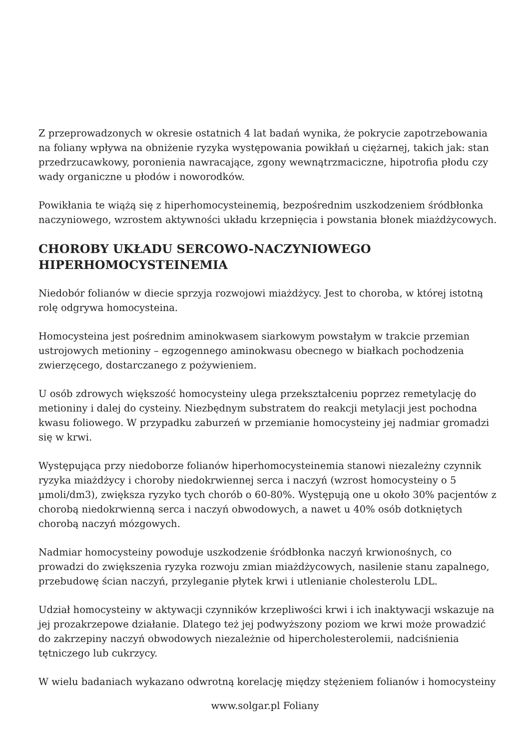Z przeprowadzonych w okresie ostatnich 4 lat badań wynika, że pokrycie zapotrzebowania na foliany wpływa na obniżenie ryzyka występowania powikłań u ciężarnej, takich jak: stan przedrzucawkowy, poronienia nawracające, zgony wewnątrzmaciczne, hipotrofia płodu czy wady organiczne u płodów i noworodków.
Powikłania te wiążą się z hiperhomocysteinemią, bezpośrednim uszkodzeniem śródbłonka naczyniowego, wzrostem aktywności układu krzepnięcia i powstania błonek miażdżycowych.
CHOROBY UKŁADU SERCOWO-NACZYNIOWEGO HIPERHOMOCYSTEINEMIA
Niedobór folianów w diecie sprzyja rozwojowi miażdżycy. Jest to choroba, w której istotną rolę odgrywa homocysteina.
Homocysteina jest pośrednim aminokwasem siarkowym powstałym w trakcie przemian ustrojowych metioniny – egzogennego aminokwasu obecnego w białkach pochodzenia zwierzęcego, dostarczanego z pożywieniem.
U osób zdrowych większość homocysteiny ulega przekształceniu poprzez remetylację do metioniny i dalej do cysteiny. Niezbędnym substratem do reakcji metylacji jest pochodna kwasu foliowego. W przypadku zaburzeń w przemianie homocysteiny jej nadmiar gromadzi się w krwi.
Występująca przy niedoborze folianów hiperhomocysteinemia stanowi niezależny czynnik ryzyka miażdżycy i choroby niedokrwiennej serca i naczyń (wzrost homocysteiny o 5 µmoli/dm3), zwiększa ryzyko tych chorób o 60-80%. Występują one u około 30% pacjentów z chorobą niedokrwienną serca i naczyń obwodowych, a nawet u 40% osób dotkniętych chorobą naczyń mózgowych.
Nadmiar homocysteiny powoduje uszkodzenie śródbłonka naczyń krwionośnych, co prowadzi do zwiększenia ryzyka rozwoju zmian miażdżycowych, nasilenie stanu zapalnego, przebudowę ścian naczyń, przyleganie płytek krwi i utlenianie cholesterolu LDL.
Udział homocysteiny w aktywacji czynników krzepliwości krwi i ich inaktywacji wskazuje na jej prozakrzepowe działanie. Dlatego też jej podwyższony poziom we krwi może prowadzić do zakrzepiny naczyń obwodowych niezależnie od hipercholesterolemii, nadciśnienia tętniczego lub cukrzycy.
W wielu badaniach wykazano odwrotną korelację między stężeniem folianów i homocysteiny
www.solgar.pl Foliany